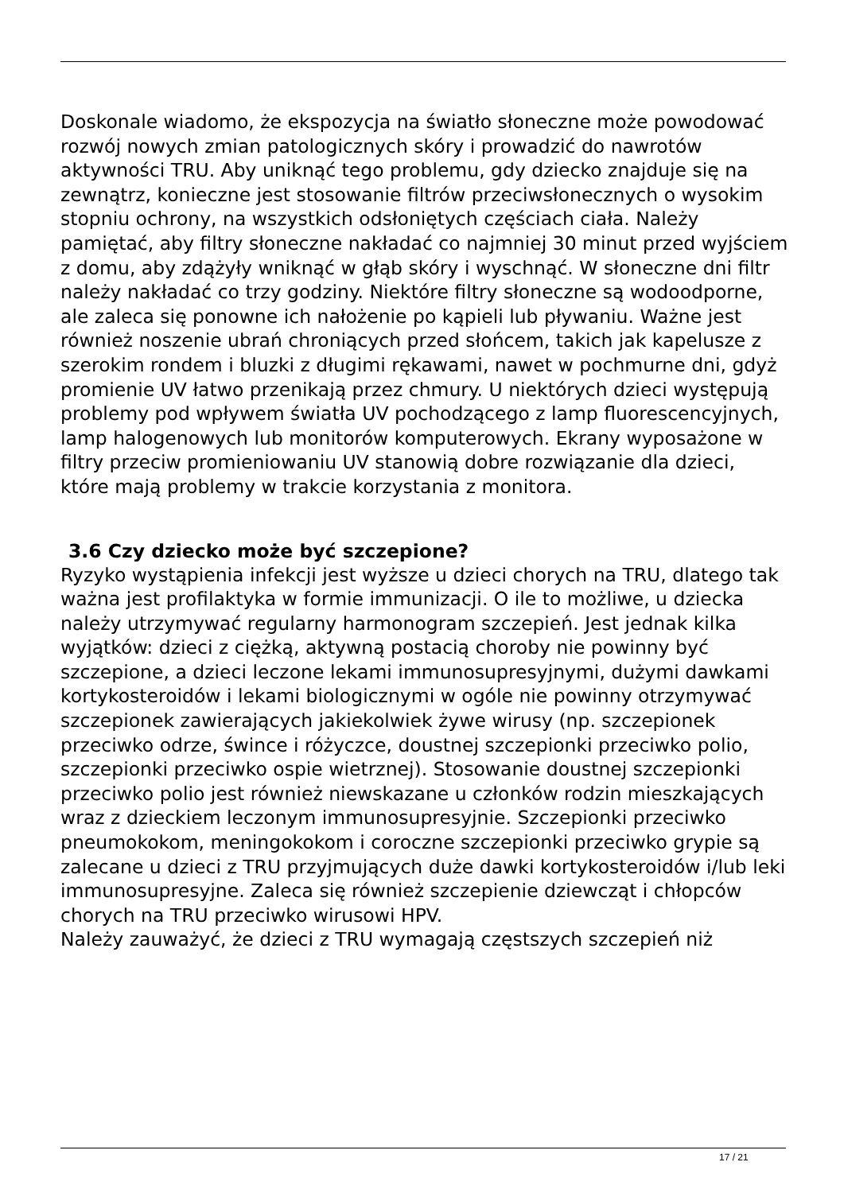Doskonale wiadomo, że ekspozycja na światło słoneczne może powodować rozwój nowych zmian patologicznych skóry i prowadzić do nawrotów aktywności TRU. Aby uniknąć tego problemu, gdy dziecko znajduje się na zewnątrz, konieczne jest stosowanie filtrów przeciwsłonecznych o wysokim stopniu ochrony, na wszystkich odsłoniętych częściach ciała. Należy pamiętać, aby filtry słoneczne nakładać co najmniej 30 minut przed wyjściem z domu, aby zdążyły wniknąć w głąb skóry i wyschnąć. W słoneczne dni filtr należy nakładać co trzy godziny. Niektóre filtry słoneczne są wodoodporne, ale zaleca się ponowne ich nałożenie po kąpieli lub pływaniu. Ważne jest również noszenie ubrań chroniących przed słońcem, takich jak kapelusze z szerokim rondem i bluzki z długimi rękawami, nawet w pochmurne dni, gdyż promienie UV łatwo przenikają przez chmury. U niektórych dzieci występują problemy pod wpływem światła UV pochodzącego z lamp fluorescencyjnych, lamp halogenowych lub monitorów komputerowych. Ekrany wyposażone w filtry przeciw promieniowaniu UV stanowią dobre rozwiązanie dla dzieci, które mają problemy w trakcie korzystania z monitora.
3.6 Czy dziecko może być szczepione?
Ryzyko wystąpienia infekcji jest wyższe u dzieci chorych na TRU, dlatego tak ważna jest profilaktyka w formie immunizacji. O ile to możliwe, u dziecka należy utrzymywać regularny harmonogram szczepień. Jest jednak kilka wyjątków: dzieci z ciężką, aktywną postacią choroby nie powinny być szczepione, a dzieci leczone lekami immunosupresyjnymi, dużymi dawkami kortykosteroidów i lekami biologicznymi w ogóle nie powinny otrzymywać szczepionek zawierających jakiekolwiek żywe wirusy (np. szczepionek przeciwko odrze, śwince i różyczce, doustnej szczepionki przeciwko polio, szczepionki przeciwko ospie wietrznej). Stosowanie doustnej szczepionki przeciwko polio jest również niewskazane u członków rodzin mieszkających wraz z dzieckiem leczonym immunosupresyjnie. Szczepionki przeciwko pneumokokom, meningokokom i coroczne szczepionki przeciwko grypie są zalecane u dzieci z TRU przyjmujących duże dawki kortykosteroidów i/lub leki immunosupresyjne. Zaleca się również szczepienie dziewcząt i chłopców chorych na TRU przeciwko wirusowi HPV.
Należy zauważyć, że dzieci z TRU wymagają częstszych szczepień niż
17 / 21